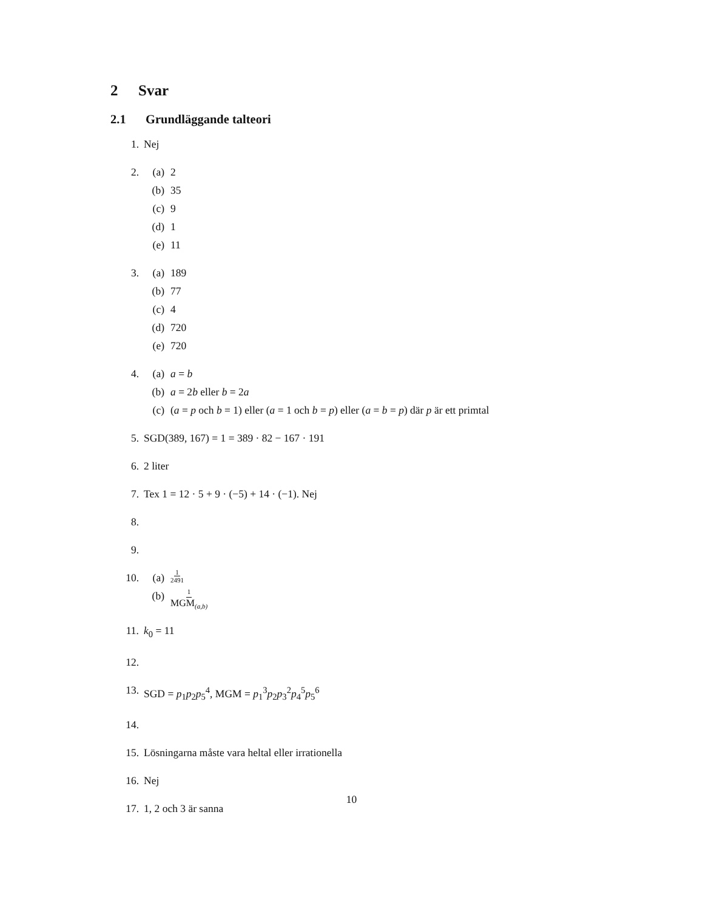2 Svar
2.1 Grundläggande talteori
1. Nej
2. (a) 2
(b) 35
(c) 9
(d) 1
(e) 11
3. (a) 189
(b) 77
(c) 4
(d) 720
(e) 720
4. (a) a = b
(b) a = 2b eller b = 2a
(c) (a = p och b = 1) eller (a = 1 och b = p) eller (a = b = p) där p är ett primtal
5. SGD(389, 167) = 1 = 389 · 82 − 167 · 191
6. 2 liter
7. Tex 1 = 12 · 5 + 9 · (−5) + 14 · (−1). Nej
8.
9.
10. (a) 1 2491
(b) 1 MGM<sub>(a,b)</sub>
11. k<sub>0</sub> = 11
12.
13. SGD = p<sub>1</sub>p<sub>2</sub>p<sub>5</sub><sup>4</sup>, MGM = p<sub>1</sub><sup>3</sup>p<sub>2</sub>p<sub>3</sub><sup>2</sup>p<sub>4</sub><sup>5</sup>p<sub>5</sub><sup>6</sup>
14.
15. Lösningarna måste vara heltal eller irrationella
16. Nej
17. 1, 2 och 3 är sanna
10